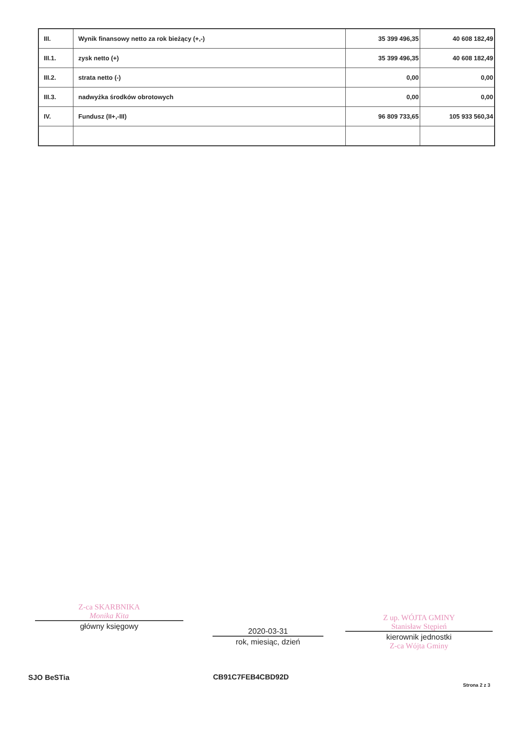| III. | Wynik finansowy netto za rok bieżący (+,-) | 35 399 496,35 | 40 608 182,49 |
| III.1. | zysk netto (+) | 35 399 496,35 | 40 608 182,49 |
| III.2. | strata netto (-) | 0,00 | 0,00 |
| III.3. | nadwyżka środków obrotowych | 0,00 | 0,00 |
| IV. | Fundusz (II+,-III) | 96 809 733,65 | 105 933 560,34 |
Z-ca SKARBNIKA
Monika Kita
główny księgowy
2020-03-31
rok, miesiąc, dzień
Z up. WÓJTA GMINY
Stanisław Stępień
kierownik jednostki
Z-ca Wójta Gminy
SJO BeSTia CB91C7FEB4CBD92D
Strona 2 z 3